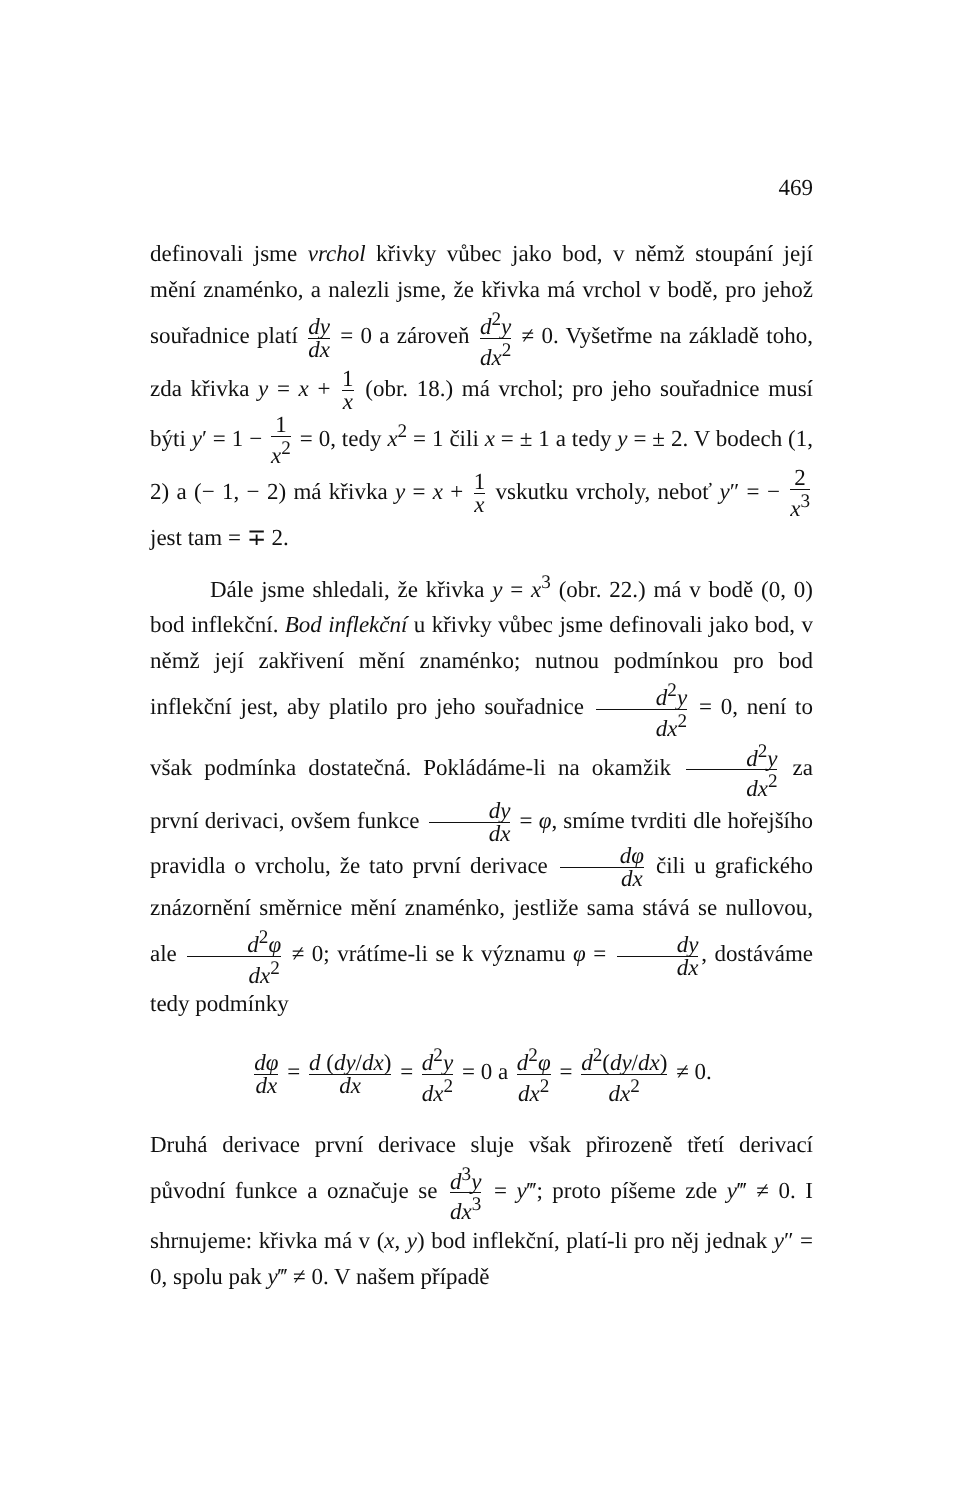469
definovali jsme vrchol křivky vůbec jako bod, v němž stoupání její mění znaménko, a nalezli jsme, že křivka má vrchol v bodě, pro jehož souřadnice platí dy dx = 0 a zároveň d<sup>2</sup>y dx<sup>2</sup> ≠ 0. Vyšetřme na základě toho, zda křivka y = x + 1 x (obr. 18.) má vrchol; pro jeho souřadnice musí býti y′ = 1 − 1 x<sup>2</sup> = 0, tedy x<sup>2</sup> = 1 čili x = ± 1 a tedy y = ± 2. V bodech (1, 2) a (− 1, − 2) má křivka y = x + 1 x vskutku vrcholy, neboť y″ = − 2 x<sup>3</sup> jest tam = ∓ 2.
Dále jsme shledali, že křivka y = x<sup>3</sup> (obr. 22.) má v bodě (0, 0) bod inflekční. Bod inflekční u křivky vůbec jsme definovali jako bod, v němž její zakřivení mění znaménko; nutnou podmínkou pro bod inflekční jest, aby platilo pro jeho souřadnice d<sup>2</sup>y dx<sup>2</sup> = 0, není to však podmínka dostatečná. Pokládáme-li na okamžik d<sup>2</sup>y dx<sup>2</sup> za první derivaci, ovšem funkce dy dx = φ, smíme tvrditi dle hořejšího pravidla o vrcholu, že tato první derivace dφ dx čili u grafického znázornění směrnice mění znaménko, jestliže sama stává se nullovou, ale d<sup>2</sup>φ dx<sup>2</sup> ≠ 0; vrátíme-li se k významu φ = dy dx, dostáváme tedy podmínky
dφ dx = d (dy/dx) dx = d<sup>2</sup>y dx<sup>2</sup> = 0 a d<sup>2</sup>φ dx<sup>2</sup> = d<sup>2</sup>(dy/dx) dx<sup>2</sup> ≠ 0.
Druhá derivace první derivace sluje však přirozeně třetí derivací původní funkce a označuje se d<sup>3</sup>y dx<sup>3</sup> = y‴; proto píšeme zde y‴ ≠ 0. I shrnujeme: křivka má v (x, y) bod inflekční, platí-li pro něj jednak y″ = 0, spolu pak y‴ ≠ 0. V našem případě